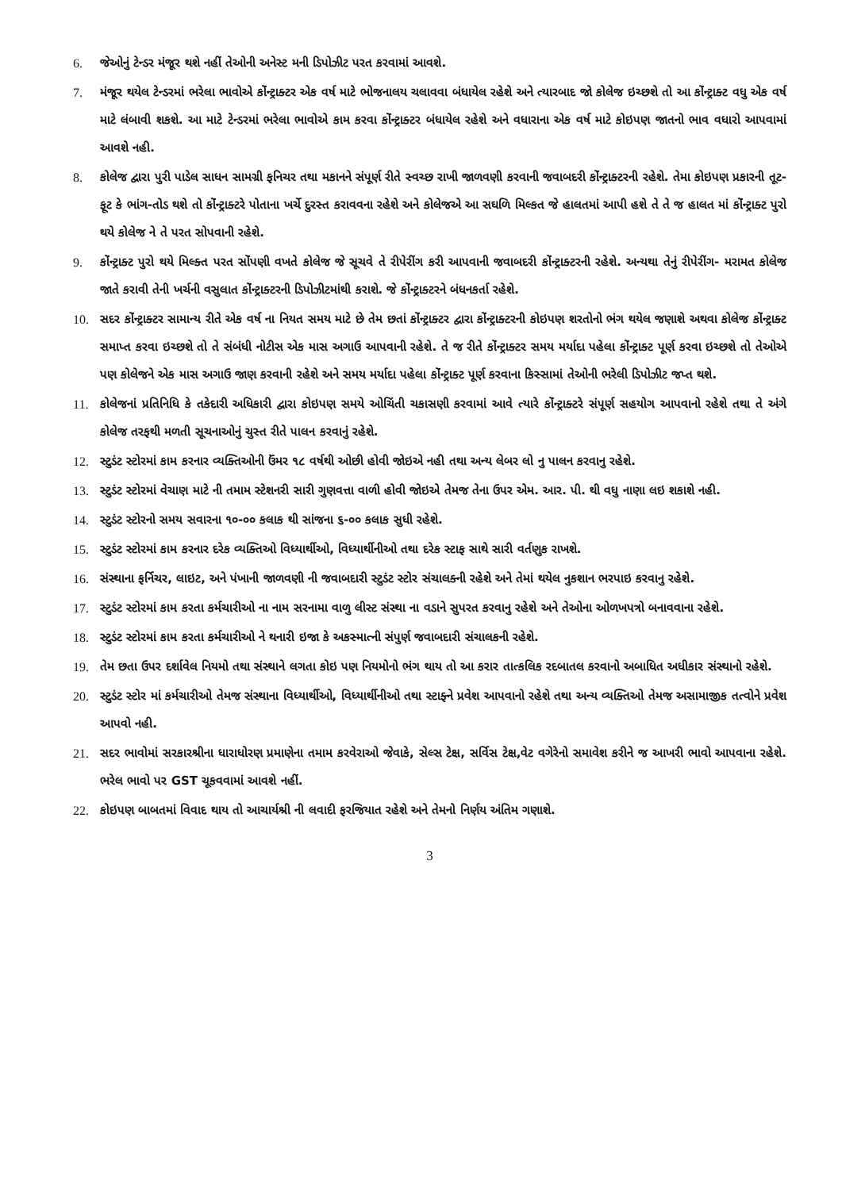6. જેઓનું ટેન્ડર મંજૂર થશે નહીં તેઓની અનેસ્ટ મની ડિપોઝીટ પરત કરવામાં આવશે.
7. મંજૂર થયેલ ટેન્ડરમાં ભરેલા ભાવોએ કોંન્ટ્રાક્ટર એક વર્ષ માટે ભોજનાલય ચલાવવા બંધાયેલ રહેશે અને ત્યારબાદ જો કોલેજ ઇચ્છશે તો આ કોંન્ટ્રાક્ટ વધુ એક વર્ષ માટે લંબાવી શકશે. આ માટે ટેન્ડરમાં ભરેલા ભાવોએ કામ કરવા કોંન્ટ્રાક્ટર બંધાયેલ રહેશે અને વધારાના એક વર્ષ માટે કોઇપણ જાતનો ભાવ વધારો આપવામાં આવશે નહી.
8. કોલેજ દ્વારા પુરી પાડેલ સાધન સામગ્રી ફનિચર તથા મકાનને સંપૂર્ણ રીતે સ્વચ્છ રાખી જાળવણી કરવાની જવાબદરી કોંન્ટ્રાક્ટરની રહેશે. તેમા કોઇપણ પ્રકારની તૂટ-ફૂટ કે ભાંગ-તોડ થશે તો કોંન્ટ્રાક્ટરે પોતાના ખર્ચે દુરસ્ત કરાવવના રહેશે અને કોલેજએ આ સઘળિ મિલ્કત જે હાલતમાં આપી હશે તે તે જ હાલત માં કોંન્ટ્રાક્ટ પુરો થયે કોલેજ ને તે પરત સોપવાની રહેશે.
9. કોંન્ટ્રાક્ટ પુરો થયે મિલ્ક્ત પરત સોંપણી વખતે કોલેજ જે સૂચવે તે રીપેરીંગ કરી આપવાની જવાબદરી કોંન્ટ્રાક્ટરની રહેશે. અન્યથા તેનું રીપેરીંગ- મરામત કોલેજ જાતે કરાવી તેની ખર્ચની વસુલાત કોંન્ટ્રાક્ટરની ડિપોઝીટમાંથી કરાશે. જે કોંન્ટ્રાક્ટરને બંધનકર્તા રહેશે.
10. સદર કોંન્ટ્રાક્ટર સામાન્ય રીતે એક વર્ષ ના નિયત સમય માટે છે તેમ છતાં કોંન્ટ્રાક્ટર દ્વારા કોંન્ટ્રાક્ટરની કોઇપણ શરતોનો ભંગ થયેલ જણાશે અથવા કોલેજ કોંન્ટ્રાક્ટ સમાપ્ત કરવા ઇચ્છશે તો તે સંબંધી નોટીસ એક માસ અગાઉ આપવાની રહેશે. તે જ રીતે કોંન્ટ્રાક્ટર સમય મર્યાદા પહેલા કોંન્ટ્રાક્ટ પૂર્ણ કરવા ઇચ્છશે તો તેઓએ પણ કોલેજને એક માસ અગાઉ જાણ કરવાની રહેશે અને સમય મર્યાદા પહેલા કોંન્ટ્રાક્ટ પૂર્ણ કરવાના કિસ્સામાં તેઓની ભરેલી ડિપોઝીટ જપ્ત થશે.
11. કોલેજનાં પ્રતિનિધિ કે તકેદારી અધિકારી દ્વારા કોઇપણ સમયે ઓચિંતી ચકાસણી કરવામાં આવે ત્યારે કોંન્ટ્રાક્ટરે સંપૂર્ણ સહયોગ આપવાનો રહેશે તથા તે અંગે કોલેજ તરફથી મળતી સૂચનાઓનું ચુસ્ત રીતે પાલન કરવાનું રહેશે.
12. સ્ટુડંટ સ્ટોરમાં કામ કરનાર વ્યક્તિઓની ઉંમર ૧૮ વર્ષથી ઓછી હોવી જોઇએ નહી તથા અન્ય લેબર લો નુ પાલન કરવાનુ રહેશે.
13. સ્ટુડંટ સ્ટોરમાં વેચાણ માટે ની તમામ સ્ટેશનરી સારી ગુણવત્તા વાળી હોવી જોઇએ તેમજ તેના ઉપર એમ. આર. પી. થી વધુ નાણા લઇ શકાશે નહી.
14. સ્ટુડંટ સ્ટોરનો સમય સવારના ૧૦-૦૦ કલાક થી સાંજના ૬-૦૦ કલાક સુધી રહેશે.
15. સ્ટુડંટ સ્ટોરમાં કામ કરનાર દરેક વ્યક્તિઓ વિધ્યાર્થીઓ, વિધ્યાર્થીનીઓ તથા દરેક સ્ટાફ સાથે સારી વર્તણુક રાખશે.
16. સંસ્થાના ફર્નિચર, લાઇટ, અને પંખાની જાળવણી ની જવાબદારી સ્ટુડંટ સ્ટોર સંચાલક્ની રહેશે અને તેમાં થયેલ નુકશાન ભરપાઇ કરવાનુ રહેશે.
17. સ્ટુડંટ સ્ટોરમાં કામ કરતા કર્મચારીઓ ના નામ સરનામા વાળુ લીસ્ટ સંસ્થા ના વડાને સુપરત કરવાનુ રહેશે અને તેઓના ઓળખપત્રો બનાવવાના રહેશે.
18. સ્ટુડંટ સ્ટોરમાં કામ કરતા કર્મચારીઓ ને થનારી ઇજા કે અકસ્માત્ની સંપુર્ણ જવાબદારી સંચાલકની રહેશે.
19. તેમ છતા ઉપર દર્શાવેલ નિયમો તથા સંસ્થાને લગતા કોઇ પણ નિયમોનો ભંગ થાય તો આ કરાર તાત્કલિક રદબાતલ કરવાનો અબાધિત અધીકાર સંસ્થાનો રહેશે.
20. સ્ટુડંટ સ્ટોર માં કર્મચારીઓ તેમજ સંસ્થાના વિધ્યાર્થીઓ, વિધ્યાર્થીનીઓ તથા સ્ટાફ્ને પ્રવેશ આપવાનો રહેશે તથા અન્ય વ્યક્તિઓ તેમજ અસામાજીક તત્વોને પ્રવેશ આપવો નહી.
21. સદર ભાવોમાં સરકારશ્રીના ધારાધોરણ પ્રમાણેના તમામ કરવેરાઓ જેવાકે, સેલ્સ ટેક્ષ, સર્વિસ ટેક્ષ,વેટ વગેરેનો સમાવેશ કરીને જ આખરી ભાવો આપવાના રહેશે. ભરેલ ભાવો પર GST ચૂકવવામાં આવશે નહીં.
22. કોઇપણ બાબતમાં વિવાદ થાય તો આચાર્યશ્રી ની લવાદી ફરજિયાત રહેશે અને તેમનો નિર્ણય અંતિમ ગણાશે.
3